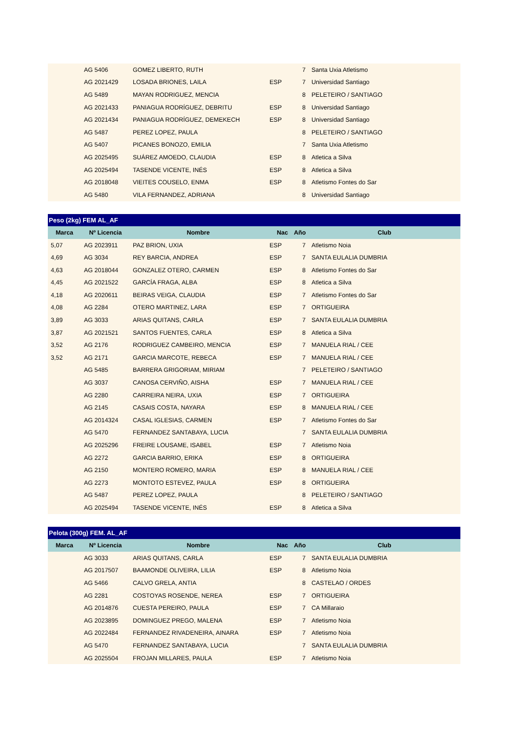| | AG 5406 | GOMEZ LIBERTO, RUTH | | 7 | Santa Uxia Atletismo |
| | AG 2021429 | LOSADA BRIONES, LAILA | ESP | 7 | Universidad Santiago |
| | AG 5489 | MAYAN RODRIGUEZ, MENCIA | | 8 | PELETEIRO / SANTIAGO |
| | AG 2021433 | PANIAGUA RODRÍGUEZ, DEBRITU | ESP | 8 | Universidad Santiago |
| | AG 2021434 | PANIAGUA RODRÍGUEZ, DEMEKECH | ESP | 8 | Universidad Santiago |
| | AG 5487 | PEREZ LOPEZ, PAULA | | 8 | PELETEIRO / SANTIAGO |
| | AG 5407 | PICANES BONOZO, EMILIA | | 7 | Santa Uxia Atletismo |
| | AG 2025495 | SUÁREZ AMOEDO, CLAUDIA | ESP | 8 | Atletica a Silva |
| | AG 2025494 | TASENDE VICENTE, INÉS | ESP | 8 | Atletica a Silva |
| | AG 2018048 | VIEITES COUSELO, ENMA | ESP | 8 | Atletismo Fontes do Sar |
| | AG 5480 | VILA FERNANDEZ, ADRIANA | | 8 | Universidad Santiago |
| Peso (2kg) FEM AL_AF | | | | | |
| Marca | Nº Licencia | Nombre | Nac | Año | Club |
| 5,07 | AG 2023911 | PAZ BRION, UXIA | ESP | 7 | Atletismo Noia |
| 4,69 | AG 3034 | REY BARCIA, ANDREA | ESP | 7 | SANTA EULALIA DUMBRIA |
| 4,63 | AG 2018044 | GONZALEZ OTERO, CARMEN | ESP | 8 | Atletismo Fontes do Sar |
| 4,45 | AG 2021522 | GARCÍA FRAGA, ALBA | ESP | 8 | Atletica a Silva |
| 4,18 | AG 2020611 | BEIRAS VEIGA, CLAUDIA | ESP | 7 | Atletismo Fontes do Sar |
| 4,08 | AG 2284 | OTERO MARTINEZ, LARA | ESP | 7 | ORTIGUEIRA |
| 3,89 | AG 3033 | ARIAS QUITANS, CARLA | ESP | 7 | SANTA EULALIA DUMBRIA |
| 3,87 | AG 2021521 | SANTOS FUENTES, CARLA | ESP | 8 | Atletica a Silva |
| 3,52 | AG 2176 | RODRIGUEZ CAMBEIRO, MENCIA | ESP | 7 | MANUELA RIAL / CEE |
| 3,52 | AG 2171 | GARCIA MARCOTE, REBECA | ESP | 7 | MANUELA RIAL / CEE |
| | AG 5485 | BARRERA GRIGORIAM, MIRIAM | | 7 | PELETEIRO / SANTIAGO |
| | AG 3037 | CANOSA CERVIÑO, AISHA | ESP | 7 | MANUELA RIAL / CEE |
| | AG 2280 | CARREIRA NEIRA, UXIA | ESP | 7 | ORTIGUEIRA |
| | AG 2145 | CASAIS COSTA, NAYARA | ESP | 8 | MANUELA RIAL / CEE |
| | AG 2014324 | CASAL IGLESIAS, CARMEN | ESP | 7 | Atletismo Fontes do Sar |
| | AG 5470 | FERNANDEZ SANTABAYA, LUCIA | | 7 | SANTA EULALIA DUMBRIA |
| | AG 2025296 | FREIRE LOUSAME, ISABEL | ESP | 7 | Atletismo Noia |
| | AG 2272 | GARCIA BARRIO, ERIKA | ESP | 8 | ORTIGUEIRA |
| | AG 2150 | MONTERO ROMERO, MARIA | ESP | 8 | MANUELA RIAL / CEE |
| | AG 2273 | MONTOTO ESTEVEZ, PAULA | ESP | 8 | ORTIGUEIRA |
| | AG 5487 | PEREZ LOPEZ, PAULA | | 8 | PELETEIRO / SANTIAGO |
| | AG 2025494 | TASENDE VICENTE, INÉS | ESP | 8 | Atletica a Silva |
| Pelota (300g) FEM. AL_AF | | | | | |
| Marca | Nº Licencia | Nombre | Nac | Año | Club |
| | AG 3033 | ARIAS QUITANS, CARLA | ESP | 7 | SANTA EULALIA DUMBRIA |
| | AG 2017507 | BAAMONDE OLIVEIRA, LILIA | ESP | 8 | Atletismo Noia |
| | AG 5466 | CALVO GRELA, ANTIA | | 8 | CASTELAO / ORDES |
| | AG 2281 | COSTOYAS ROSENDE, NEREA | ESP | 7 | ORTIGUEIRA |
| | AG 2014876 | CUESTA PEREIRO, PAULA | ESP | 7 | CA Millaraio |
| | AG 2023895 | DOMINGUEZ PREGO, MALENA | ESP | 7 | Atletismo Noia |
| | AG 2022484 | FERNANDEZ RIVADENEIRA, AINARA | ESP | 7 | Atletismo Noia |
| | AG 5470 | FERNANDEZ SANTABAYA, LUCIA | | 7 | SANTA EULALIA DUMBRIA |
| | AG 2025504 | FROJAN MILLARES, PAULA | ESP | 7 | Atletismo Noia |